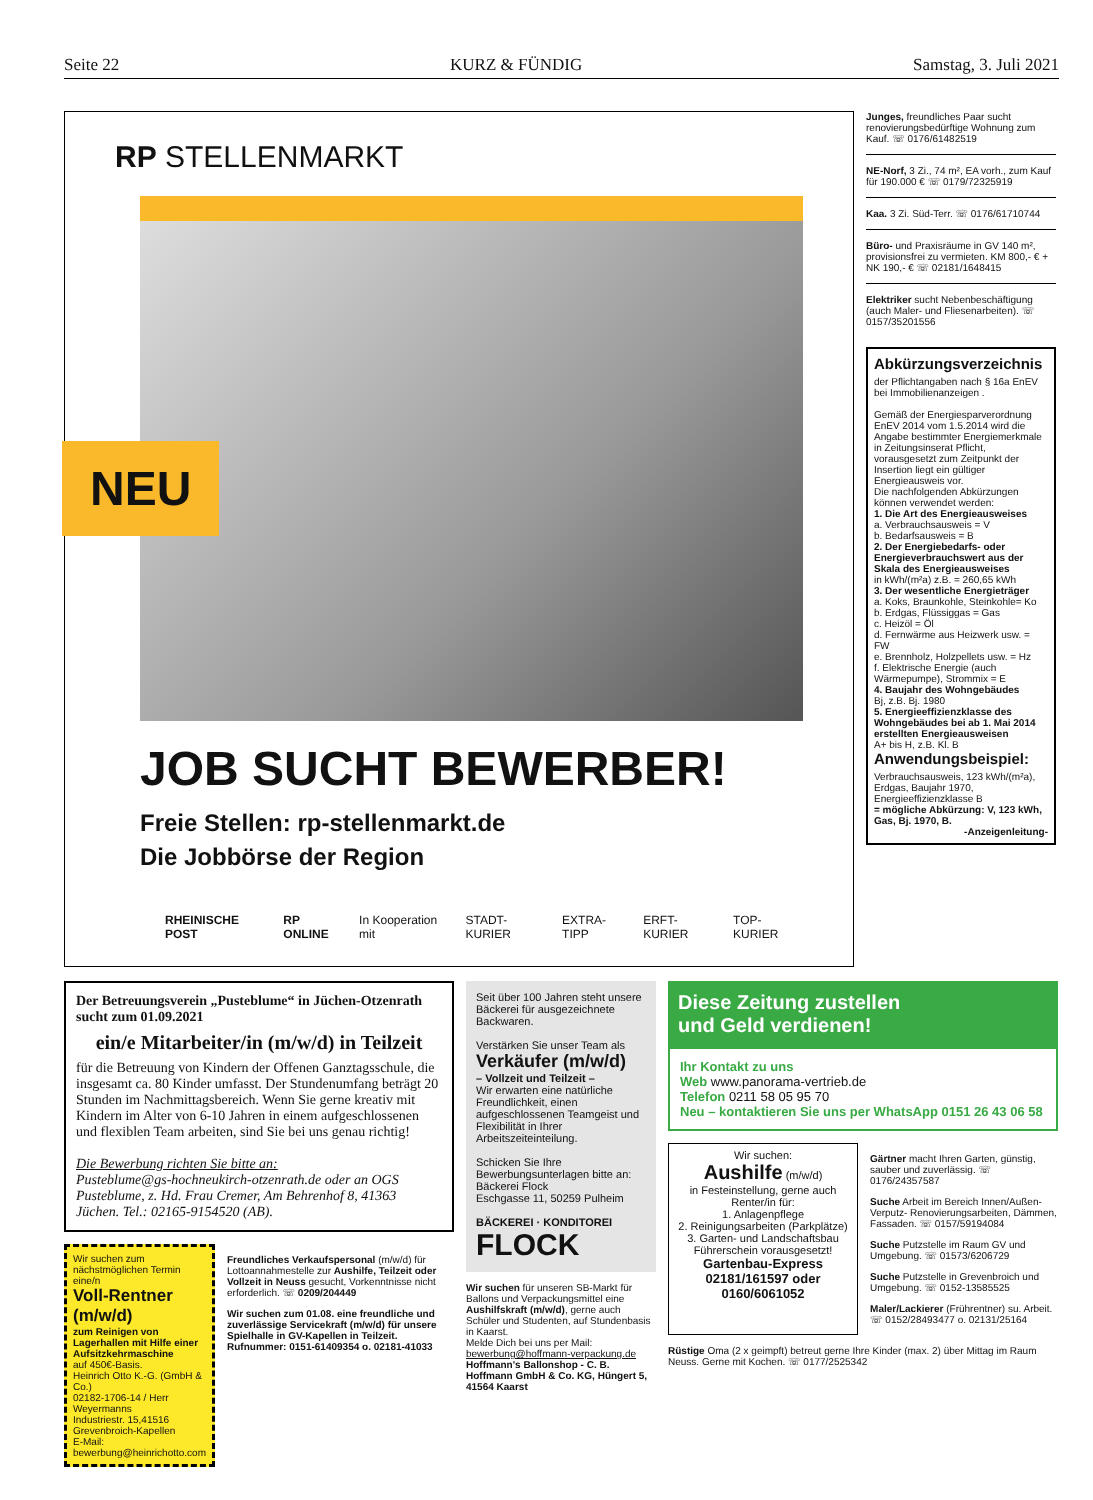Seite 22 KURZ & FÜNDIG Samstag, 3. Juli 2021
RP STELLENMARKT
NEU
JOB SUCHT BEWERBER!
Freie Stellen: rp-stellenmarkt.de
Die Jobbörse der Region
RHEINISCHE POST RP ONLINE In Kooperation mit STADT-KURIER EXTRA-TIPP ERFT-KURIER TOP-KURIER
Junges, freundliches Paar sucht renovierungsbedürftige Wohnung zum Kauf. ☏ 0176/61482519
NE-Norf, 3 Zi., 74 m², EA vorh., zum Kauf für 190.000 € ☏ 0179/72325919
Kaa. 3 Zi. Süd-Terr. ☏ 0176/61710744
Büro- und Praxisräume in GV 140 m², provisionsfrei zu vermieten. KM 800,- € + NK 190,- € ☏ 02181/1648415
Elektriker sucht Nebenbeschäftigung (auch Maler- und Fliesenarbeiten). ☏ 0157/35201556
Abkürzungsverzeichnis
der Pflichtangaben nach § 16a EnEV bei Immobilienanzeigen .
Gemäß der Energiesparverordnung EnEV 2014 vom 1.5.2014 wird die Angabe bestimmter Energiemerkmale in Zeitungsinserat Pflicht, vorausgesetzt zum Zeitpunkt der Insertion liegt ein gültiger Energieausweis vor.
Die nachfolgenden Abkürzungen können verwendet werden:
1. Die Art des Energieausweises
a. Verbrauchsausweis = V
b. Bedarfsausweis = B
2. Der Energiebedarfs- oder Energieverbrauchswert aus der Skala des Energieausweises
in kWh/(m²a) z.B. = 260,65 kWh
3. Der wesentliche Energieträger
a. Koks, Braunkohle, Steinkohle= Ko
b. Erdgas, Flüssiggas = Gas
c. Heizöl = Öl
d. Fernwärme aus Heizwerk usw. = FW
e. Brennholz, Holzpellets usw. = Hz
f. Elektrische Energie (auch Wärmepumpe), Strommix = E
4. Baujahr des Wohngebäudes
Bj, z.B. Bj. 1980
5. Energieeffizienzklasse des Wohngebäudes bei ab 1. Mai 2014 erstellten Energieausweisen
A+ bis H, z.B. Kl. B
Anwendungsbeispiel:
Verbrauchsausweis, 123 kWh/(m²a), Erdgas, Baujahr 1970, Energieeffizienzklasse B
= mögliche Abkürzung: V, 123 kWh, Gas, Bj. 1970, B.
-Anzeigenleitung-
Der Betreuungsverein „Pusteblume“ in Jüchen-Otzenrath sucht zum 01.09.2021
ein/e Mitarbeiter/in (m/w/d) in Teilzeit
für die Betreuung von Kindern der Offenen Ganztagsschule, die insgesamt ca. 80 Kinder umfasst. Der Stundenumfang beträgt 20 Stunden im Nachmittagsbereich. Wenn Sie gerne kreativ mit Kindern im Alter von 6-10 Jahren in einem aufgeschlossenen und flexiblen Team arbeiten, sind Sie bei uns genau richtig!
Die Bewerbung richten Sie bitte an:
Pusteblume@gs-hochneukirch-otzenrath.de oder an OGS Pusteblume, z. Hd. Frau Cremer, Am Behrenhof 8, 41363 Jüchen. Tel.: 02165-9154520 (AB).
Wir suchen zum nächstmöglichen Termin eine/n
Voll-Rentner (m/w/d)
zum Reinigen von Lagerhallen mit Hilfe einer Aufsitzkehrmaschine
auf 450€-Basis.
Heinrich Otto K.-G. (GmbH & Co.)
02182-1706-14 / Herr Weyermanns
Industriestr. 15,41516 Grevenbroich-Kapellen
E-Mail: bewerbung@heinrichotto.com
Freundliches Verkaufspersonal (m/w/d) für Lottoannahmestelle zur Aushilfe, Teilzeit oder Vollzeit in Neuss gesucht, Vorkenntnisse nicht erforderlich. ☏ 0209/204449
Wir suchen zum 01.08. eine freundliche und zuverlässige Servicekraft (m/w/d) für unsere Spielhalle in GV-Kapellen in Teilzeit. Rufnummer: 0151-61409354 o. 02181-41033
Seit über 100 Jahren steht unsere Bäckerei für ausgezeichnete Backwaren.
Verstärken Sie unser Team als
Verkäufer (m/w/d)
– Vollzeit und Teilzeit –
Wir erwarten eine natürliche Freundlichkeit, einen aufgeschlossenen Teamgeist und Flexibilität in Ihrer Arbeitszeiteinteilung.
Schicken Sie Ihre Bewerbungsunterlagen bitte an:
Bäckerei Flock
Eschgasse 11, 50259 Pulheim
BÄCKEREI · KONDITOREI
FLOCK
Wir suchen für unseren SB-Markt für Ballons und Verpackungsmittel eine Aushilfskraft (m/w/d), gerne auch Schüler und Studenten, auf Stundenbasis in Kaarst.
Melde Dich bei uns per Mail:
bewerbung@hoffmann-verpackung.de
Hoffmann's Ballonshop - C. B. Hoffmann GmbH & Co. KG, Hüngert 5, 41564 Kaarst
Diese Zeitung zustellen
und Geld verdienen!
Ihr Kontakt zu uns
Web www.panorama-vertrieb.de
Telefon 0211 58 05 95 70
Neu – kontaktieren Sie uns per WhatsApp 0151 26 43 06 58
Wir suchen:
Aushilfe (m/w/d)
in Festeinstellung, gerne auch Renter/in für:
1. Anlagenpflege
2. Reinigungsarbeiten (Parkplätze)
3. Garten- und Landschaftsbau
Führerschein vorausgesetzt!
Gartenbau-Express 02181/161597 oder 0160/6061052
Gärtner macht Ihren Garten, günstig, sauber und zuverlässig. ☏ 0176/24357587
Suche Arbeit im Bereich Innen/Außen-Verputz- Renovierungsarbeiten, Dämmen, Fassaden. ☏ 0157/59194084
Suche Putzstelle im Raum GV und Umgebung. ☏ 01573/6206729
Suche Putzstelle in Grevenbroich und Umgebung. ☏ 0152-13585525
Maler/Lackierer (Frührentner) su. Arbeit. ☏ 0152/28493477 o. 02131/25164
Rüstige Oma (2 x geimpft) betreut gerne Ihre Kinder (max. 2) über Mittag im Raum Neuss. Gerne mit Kochen. ☏ 0177/2525342